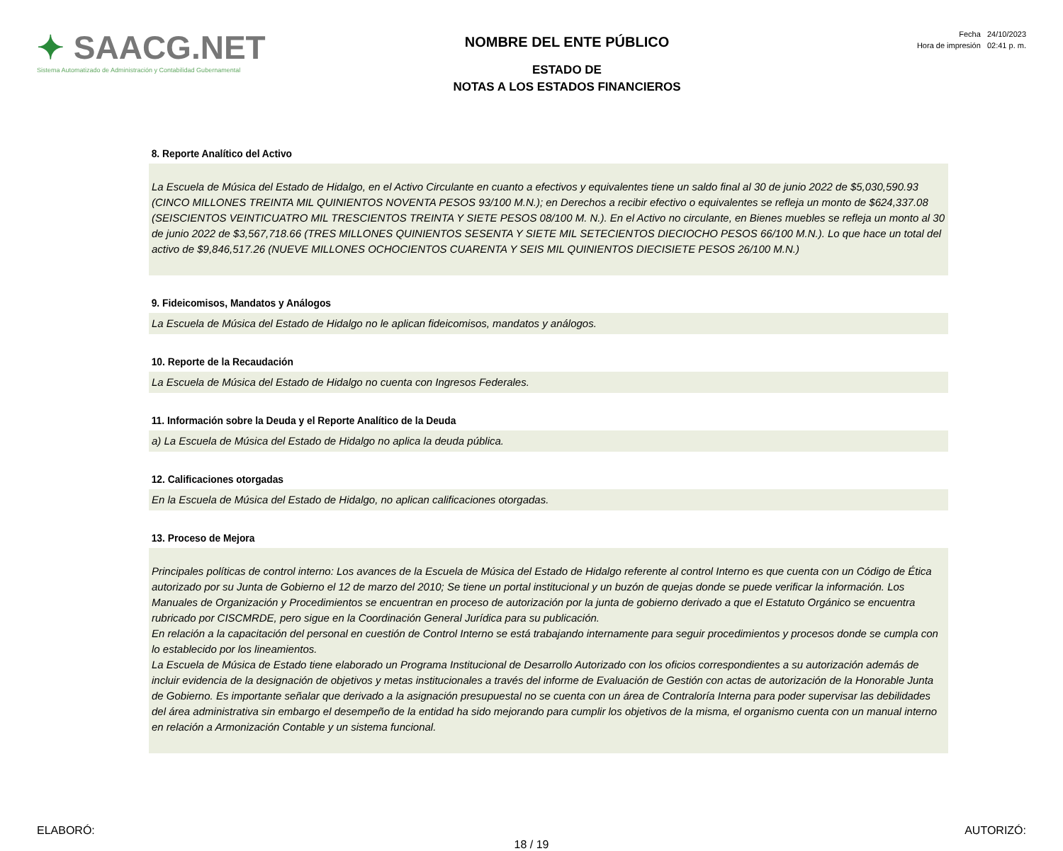✦ SAACG.NET
Sistema Automatizado de Administración y Contabilidad Gubernamental
NOMBRE DEL ENTE PÚBLICO
ESTADO DE
NOTAS A LOS ESTADOS FINANCIEROS
Fecha 24/10/2023
Hora de impresión 02:41 p. m.
8. Reporte Analítico del Activo
La Escuela de Música del Estado de Hidalgo, en el Activo Circulante en cuanto a efectivos y equivalentes tiene un saldo final al 30 de junio 2022 de $5,030,590.93 (CINCO MILLONES TREINTA MIL QUINIENTOS NOVENTA PESOS 93/100 M.N.); en Derechos a recibir efectivo o equivalentes se refleja un monto de $624,337.08 (SEISCIENTOS VEINTICUATRO MIL TRESCIENTOS TREINTA Y SIETE PESOS 08/100 M. N.). En el Activo no circulante, en Bienes muebles se refleja un monto al 30 de junio 2022 de $3,567,718.66 (TRES MILLONES QUINIENTOS SESENTA Y SIETE MIL SETECIENTOS DIECIOCHO PESOS 66/100 M.N.). Lo que hace un total del activo de $9,846,517.26 (NUEVE MILLONES OCHOCIENTOS CUARENTA Y SEIS MIL QUINIENTOS DIECISIETE PESOS 26/100 M.N.)
9. Fideicomisos, Mandatos y Análogos
La Escuela de Música del Estado de Hidalgo no le aplican fideicomisos, mandatos y análogos.
10. Reporte de la Recaudación
La Escuela de Música del Estado de Hidalgo no cuenta con Ingresos Federales.
11. Información sobre la Deuda y el Reporte Analítico de la Deuda
a) La Escuela de Música del Estado de Hidalgo no aplica la deuda pública.
12. Calificaciones otorgadas
En la Escuela de Música del Estado de Hidalgo, no aplican calificaciones otorgadas.
13. Proceso de Mejora
Principales políticas de control interno: Los avances de la Escuela de Música del Estado de Hidalgo referente al control Interno es que cuenta con un Código de Ética autorizado por su Junta de Gobierno el 12 de marzo del 2010; Se tiene un portal institucional y un buzón de quejas donde se puede verificar la información. Los Manuales de Organización y Procedimientos se encuentran en proceso de autorización por la junta de gobierno derivado a que el Estatuto Orgánico se encuentra rubricado por CISCMRDE, pero sigue en la Coordinación General Jurídica para su publicación.
En relación a la capacitación del personal en cuestión de Control Interno se está trabajando internamente para seguir procedimientos y procesos donde se cumpla con lo establecido por los lineamientos.
La Escuela de Música de Estado tiene elaborado un Programa Institucional de Desarrollo Autorizado con los oficios correspondientes a su autorización además de incluir evidencia de la designación de objetivos y metas institucionales a través del informe de Evaluación de Gestión con actas de autorización de la Honorable Junta de Gobierno. Es importante señalar que derivado a la asignación presupuestal no se cuenta con un área de Contraloría Interna para poder supervisar las debilidades del área administrativa sin embargo el desempeño de la entidad ha sido mejorando para cumplir los objetivos de la misma, el organismo cuenta con un manual interno en relación a Armonización Contable y un sistema funcional.
ELABORÓ: AUTORIZÓ:
18 / 19